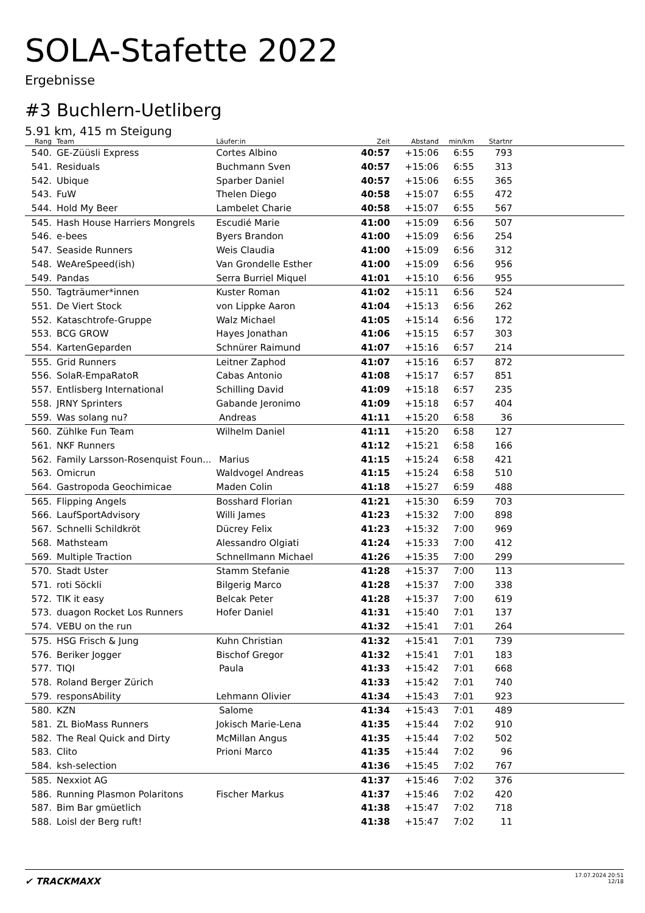SOLA-Stafette 2022
Ergebnisse
#3 Buchlern-Uetliberg
5.91 km, 415 m Steigung
| Rang | Team | Läufer:in | Zeit | Abstand | min/km | Startnr | |
| --- | --- | --- | --- | --- | --- | --- | --- |
| 540. | GE-Züüsli Express | Cortes Albino | 40:57 | +15:06 | 6:55 | 793 | |
| 541. | Residuals | Buchmann Sven | 40:57 | +15:06 | 6:55 | 313 | |
| 542. | Ubique | Sparber Daniel | 40:57 | +15:06 | 6:55 | 365 | |
| 543. | FuW | Thelen Diego | 40:58 | +15:07 | 6:55 | 472 | |
| 544. | Hold My Beer | Lambelet Charie | 40:58 | +15:07 | 6:55 | 567 | |
| 545. | Hash House Harriers Mongrels | Escudié Marie | 41:00 | +15:09 | 6:56 | 507 | |
| 546. | e-bees | Byers Brandon | 41:00 | +15:09 | 6:56 | 254 | |
| 547. | Seaside Runners | Weis Claudia | 41:00 | +15:09 | 6:56 | 312 | |
| 548. | WeAreSpeed(ish) | Van Grondelle Esther | 41:00 | +15:09 | 6:56 | 956 | |
| 549. | Pandas | Serra Burriel Miquel | 41:01 | +15:10 | 6:56 | 955 | |
| 550. | Tagträumer*innen | Kuster Roman | 41:02 | +15:11 | 6:56 | 524 | |
| 551. | De Viert Stock | von Lippke Aaron | 41:04 | +15:13 | 6:56 | 262 | |
| 552. | Kataschtrofe-Gruppe | Walz Michael | 41:05 | +15:14 | 6:56 | 172 | |
| 553. | BCG GROW | Hayes Jonathan | 41:06 | +15:15 | 6:57 | 303 | |
| 554. | KartenGeparden | Schnürer Raimund | 41:07 | +15:16 | 6:57 | 214 | |
| 555. | Grid Runners | Leitner Zaphod | 41:07 | +15:16 | 6:57 | 872 | |
| 556. | SolaR-EmpaRatoR | Cabas Antonio | 41:08 | +15:17 | 6:57 | 851 | |
| 557. | Entlisberg International | Schilling David | 41:09 | +15:18 | 6:57 | 235 | |
| 558. | JRNY Sprinters | Gabande Jeronimo | 41:09 | +15:18 | 6:57 | 404 | |
| 559. | Was solang nu? | Andreas | 41:11 | +15:20 | 6:58 | 36 | |
| 560. | Zühlke Fun Team | Wilhelm Daniel | 41:11 | +15:20 | 6:58 | 127 | |
| 561. | NKF Runners | | 41:12 | +15:21 | 6:58 | 166 | |
| 562. | Family Larsson-Rosenquist Foun... | Marius | 41:15 | +15:24 | 6:58 | 421 | |
| 563. | Omicrun | Waldvogel Andreas | 41:15 | +15:24 | 6:58 | 510 | |
| 564. | Gastropoda Geochimicae | Maden Colin | 41:18 | +15:27 | 6:59 | 488 | |
| 565. | Flipping Angels | Bosshard Florian | 41:21 | +15:30 | 6:59 | 703 | |
| 566. | LaufSportAdvisory | Willi James | 41:23 | +15:32 | 7:00 | 898 | |
| 567. | Schnelli Schildkröt | Dücrey Felix | 41:23 | +15:32 | 7:00 | 969 | |
| 568. | Mathsteam | Alessandro Olgiati | 41:24 | +15:33 | 7:00 | 412 | |
| 569. | Multiple Traction | Schnellmann Michael | 41:26 | +15:35 | 7:00 | 299 | |
| 570. | Stadt Uster | Stamm Stefanie | 41:28 | +15:37 | 7:00 | 113 | |
| 571. | roti Söckli | Bilgerig Marco | 41:28 | +15:37 | 7:00 | 338 | |
| 572. | TIK it easy | Belcak Peter | 41:28 | +15:37 | 7:00 | 619 | |
| 573. | duagon Rocket Los Runners | Hofer Daniel | 41:31 | +15:40 | 7:01 | 137 | |
| 574. | VEBU on the run | | 41:32 | +15:41 | 7:01 | 264 | |
| 575. | HSG Frisch & Jung | Kuhn Christian | 41:32 | +15:41 | 7:01 | 739 | |
| 576. | Beriker Jogger | Bischof Gregor | 41:32 | +15:41 | 7:01 | 183 | |
| 577. | TIQI | Paula | 41:33 | +15:42 | 7:01 | 668 | |
| 578. | Roland Berger Zürich | | 41:33 | +15:42 | 7:01 | 740 | |
| 579. | responsAbility | Lehmann Olivier | 41:34 | +15:43 | 7:01 | 923 | |
| 580. | KZN | Salome | 41:34 | +15:43 | 7:01 | 489 | |
| 581. | ZL BioMass Runners | Jokisch Marie-Lena | 41:35 | +15:44 | 7:02 | 910 | |
| 582. | The Real Quick and Dirty | McMillan Angus | 41:35 | +15:44 | 7:02 | 502 | |
| 583. | Clito | Prioni Marco | 41:35 | +15:44 | 7:02 | 96 | |
| 584. | ksh-selection | | 41:36 | +15:45 | 7:02 | 767 | |
| 585. | Nexxiot AG | | 41:37 | +15:46 | 7:02 | 376 | |
| 586. | Running Plasmon Polaritons | Fischer Markus | 41:37 | +15:46 | 7:02 | 420 | |
| 587. | Bim Bar gmüetlich | | 41:38 | +15:47 | 7:02 | 718 | |
| 588. | Loisl der Berg ruft! | | 41:38 | +15:47 | 7:02 | 11 | |
✔ TRACKMAXX
17.07.2024 20:51
12/18